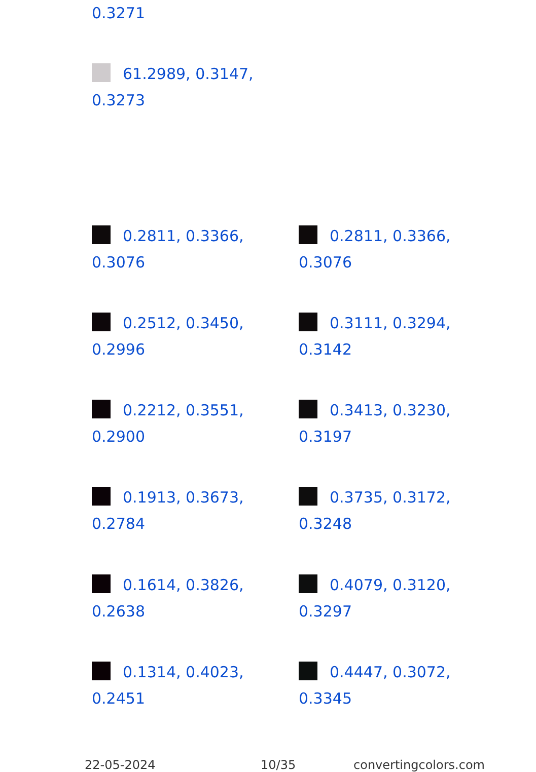0.3271
61.2989, 0.3147, 0.3273
0.2811, 0.3366, 0.3076 0.2811, 0.3366, 0.3076
0.2512, 0.3450, 0.2996 0.3111, 0.3294, 0.3142
0.2212, 0.3551, 0.2900 0.3413, 0.3230, 0.3197
0.1913, 0.3673, 0.2784 0.3735, 0.3172, 0.3248
0.1614, 0.3826, 0.2638 0.4079, 0.3120, 0.3297
0.1314, 0.4023, 0.2451 0.4447, 0.3072, 0.3345
22-05-2024 10/35 convertingcolors.com